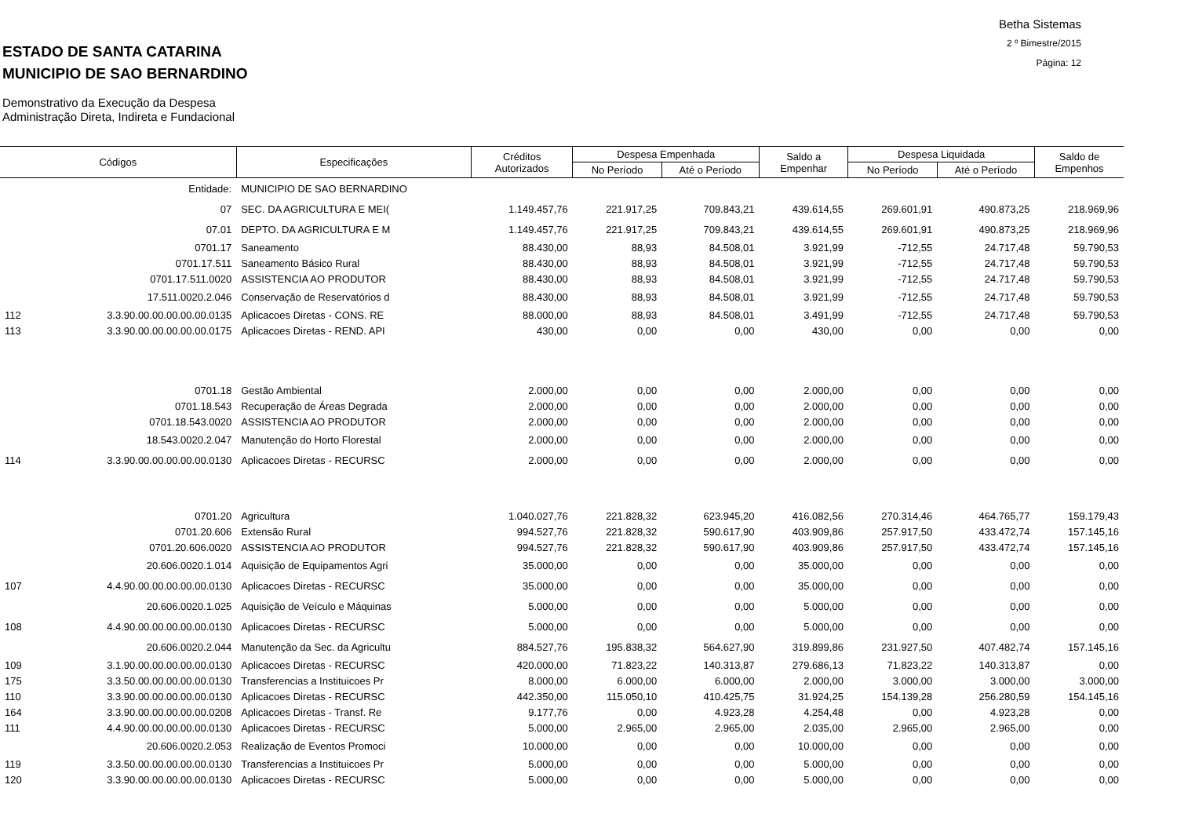ESTADO DE SANTA CATARINA
MUNICIPIO DE SAO BERNARDINO
Betha Sistemas
2 º Bimestre/2015
Página: 12
Demonstrativo da Execução da Despesa
Administração Direta, Indireta e Fundacional
| Códigos | | Especificações | Créditos Autorizados | Despesa Empenhada | | Saldo a Empenhar | Despesa Liquidada | | Saldo de Empenhos |
| --- | --- | --- | --- | --- | --- | --- | --- | --- | --- |
| | | | | No Período | Até o Período | | No Período | Até o Período | |
| | Entidade: | MUNICIPIO DE SAO BERNARDINO | | | | | | | |
| | 07 | SEC. DA AGRICULTURA E MEI( | 1.149.457,76 | 221.917,25 | 709.843,21 | 439.614,55 | 269.601,91 | 490.873,25 | 218.969,96 |
| | 07.01 | DEPTO. DA AGRICULTURA E M | 1.149.457,76 | 221.917,25 | 709.843,21 | 439.614,55 | 269.601,91 | 490.873,25 | 218.969,96 |
| | 0701.17 | Saneamento | 88.430,00 | 88,93 | 84.508,01 | 3.921,99 | -712,55 | 24.717,48 | 59.790,53 |
| | 0701.17.511 | Saneamento Básico Rural | 88.430,00 | 88,93 | 84.508,01 | 3.921,99 | -712,55 | 24.717,48 | 59.790,53 |
| | 0701.17.511.0020 | ASSISTENCIA AO PRODUTOR | 88.430,00 | 88,93 | 84.508,01 | 3.921,99 | -712,55 | 24.717,48 | 59.790,53 |
| | 17.511.0020.2.046 | Conservação de Reservatórios d | 88.430,00 | 88,93 | 84.508,01 | 3.921,99 | -712,55 | 24.717,48 | 59.790,53 |
| 112 | 3.3.90.00.00.00.00.00.0135 | Aplicacoes Diretas - CONS. RE | 88.000,00 | 88,93 | 84.508,01 | 3.491,99 | -712,55 | 24.717,48 | 59.790,53 |
| 113 | 3.3.90.00.00.00.00.00.0175 | Aplicacoes Diretas - REND. API | 430,00 | 0,00 | 0,00 | 430,00 | 0,00 | 0,00 | 0,00 |
| | 0701.18 | Gestão Ambiental | 2.000,00 | 0,00 | 0,00 | 2.000,00 | 0,00 | 0,00 | 0,00 |
| | 0701.18.543 | Recuperação de Áreas Degrada | 2.000,00 | 0,00 | 0,00 | 2.000,00 | 0,00 | 0,00 | 0,00 |
| | 0701.18.543.0020 | ASSISTENCIA AO PRODUTOR | 2.000,00 | 0,00 | 0,00 | 2.000,00 | 0,00 | 0,00 | 0,00 |
| | 18.543.0020.2.047 | Manutenção do Horto Florestal | 2.000,00 | 0,00 | 0,00 | 2.000,00 | 0,00 | 0,00 | 0,00 |
| 114 | 3.3.90.00.00.00.00.00.0130 | Aplicacoes Diretas - RECURSC | 2.000,00 | 0,00 | 0,00 | 2.000,00 | 0,00 | 0,00 | 0,00 |
| | 0701.20 | Agricultura | 1.040.027,76 | 221.828,32 | 623.945,20 | 416.082,56 | 270.314,46 | 464.765,77 | 159.179,43 |
| | 0701.20.606 | Extensão Rural | 994.527,76 | 221.828,32 | 590.617,90 | 403.909,86 | 257.917,50 | 433.472,74 | 157.145,16 |
| | 0701.20.606.0020 | ASSISTENCIA AO PRODUTOR | 994.527,76 | 221.828,32 | 590.617,90 | 403.909,86 | 257.917,50 | 433.472,74 | 157.145,16 |
| | 20.606.0020.1.014 | Aquisição de Equipamentos Agri | 35.000,00 | 0,00 | 0,00 | 35.000,00 | 0,00 | 0,00 | 0,00 |
| 107 | 4.4.90.00.00.00.00.00.0130 | Aplicacoes Diretas - RECURSC | 35.000,00 | 0,00 | 0,00 | 35.000,00 | 0,00 | 0,00 | 0,00 |
| | 20.606.0020.1.025 | Aquisição de Veículo e Máquinas | 5.000,00 | 0,00 | 0,00 | 5.000,00 | 0,00 | 0,00 | 0,00 |
| 108 | 4.4.90.00.00.00.00.00.0130 | Aplicacoes Diretas - RECURSC | 5.000,00 | 0,00 | 0,00 | 5.000,00 | 0,00 | 0,00 | 0,00 |
| | 20.606.0020.2.044 | Manutenção da Sec. da Agricultu | 884.527,76 | 195.838,32 | 564.627,90 | 319.899,86 | 231.927,50 | 407.482,74 | 157.145,16 |
| 109 | 3.1.90.00.00.00.00.00.0130 | Aplicacoes Diretas - RECURSC | 420.000,00 | 71.823,22 | 140.313,87 | 279.686,13 | 71.823,22 | 140.313,87 | 0,00 |
| 175 | 3.3.50.00.00.00.00.00.0130 | Transferencias a Instituicoes Pr | 8.000,00 | 6.000,00 | 6.000,00 | 2.000,00 | 3.000,00 | 3.000,00 | 3.000,00 |
| 110 | 3.3.90.00.00.00.00.00.0130 | Aplicacoes Diretas - RECURSC | 442.350,00 | 115.050,10 | 410.425,75 | 31.924,25 | 154.139,28 | 256.280,59 | 154.145,16 |
| 164 | 3.3.90.00.00.00.00.00.0208 | Aplicacoes Diretas - Transf. Re | 9.177,76 | 0,00 | 4.923,28 | 4.254,48 | 0,00 | 4.923,28 | 0,00 |
| 111 | 4.4.90.00.00.00.00.00.0130 | Aplicacoes Diretas - RECURSC | 5.000,00 | 2.965,00 | 2.965,00 | 2.035,00 | 2.965,00 | 2.965,00 | 0,00 |
| | 20.606.0020.2.053 | Realização de Eventos Promoci | 10.000,00 | 0,00 | 0,00 | 10.000,00 | 0,00 | 0,00 | 0,00 |
| 119 | 3.3.50.00.00.00.00.00.0130 | Transferencias a Instituicoes Pr | 5.000,00 | 0,00 | 0,00 | 5.000,00 | 0,00 | 0,00 | 0,00 |
| 120 | 3.3.90.00.00.00.00.00.0130 | Aplicacoes Diretas - RECURSC | 5.000,00 | 0,00 | 0,00 | 5.000,00 | 0,00 | 0,00 | 0,00 |